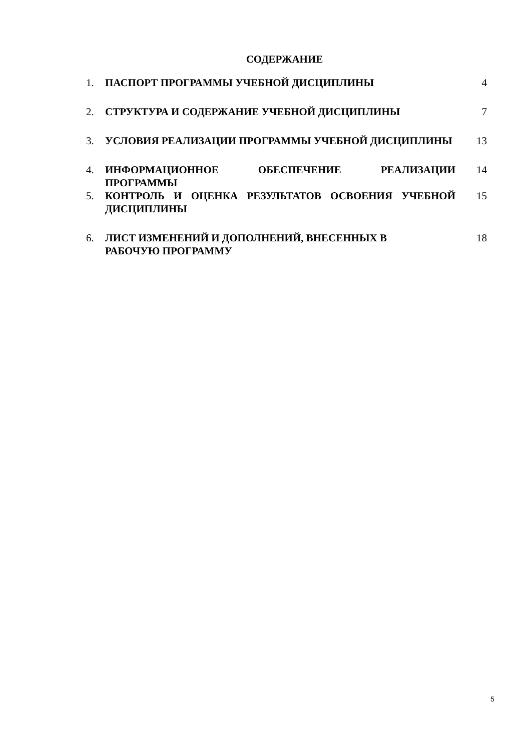СОДЕРЖАНИЕ
| 1. | ПАСПОРТ ПРОГРАММЫ УЧЕБНОЙ ДИСЦИПЛИНЫ | 4 |
| 2. | СТРУКТУРА И СОДЕРЖАНИЕ УЧЕБНОЙ ДИСЦИПЛИНЫ | 7 |
| 3. | УСЛОВИЯ РЕАЛИЗАЦИИ ПРОГРАММЫ УЧЕБНОЙ ДИСЦИПЛИНЫ | 13 |
| 4. | ИНФОРМАЦИОННОЕ ОБЕСПЕЧЕНИЕ РЕАЛИЗАЦИИ ПРОГРАММЫ | 14 |
| 5. | КОНТРОЛЬ И ОЦЕНКА РЕЗУЛЬТАТОВ ОСВОЕНИЯ УЧЕБНОЙ ДИСЦИПЛИНЫ | 15 |
| 6. | ЛИСТ ИЗМЕНЕНИЙ И ДОПОЛНЕНИЙ, ВНЕСЕННЫХ В РАБОЧУЮ ПРОГРАММУ | 18 |
5